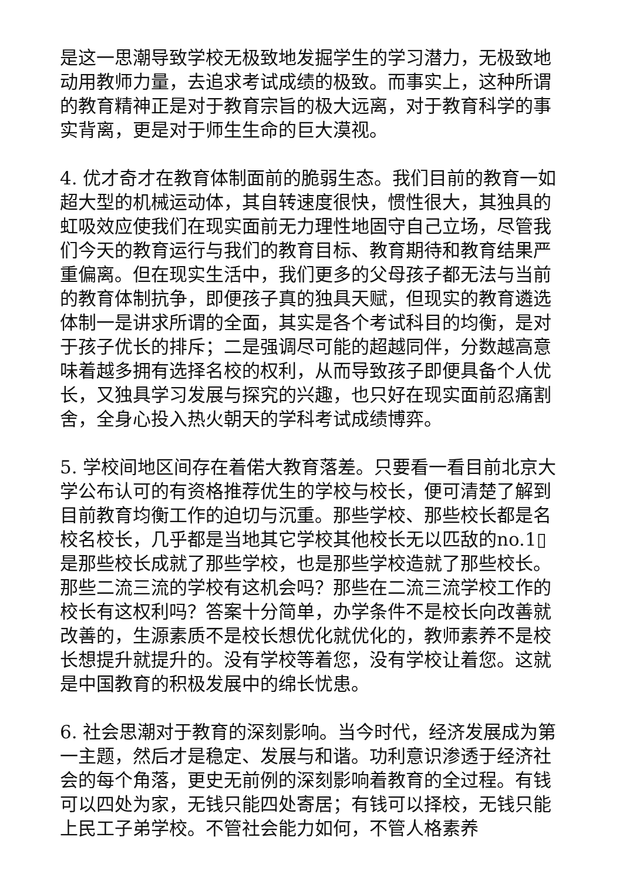是这一思潮导致学校无极致地发掘学生的学习潜力，无极致地动用教师力量，去追求考试成绩的极致。而事实上，这种所谓的教育精神正是对于教育宗旨的极大远离，对于教育科学的事实背离，更是对于师生生命的巨大漠视。
4. 优才奇才在教育体制面前的脆弱生态。我们目前的教育一如超大型的机械运动体，其自转速度很快，惯性很大，其独具的虹吸效应使我们在现实面前无力理性地固守自己立场，尽管我们今天的教育运行与我们的教育目标、教育期待和教育结果严重偏离。但在现实生活中，我们更多的父母孩子都无法与当前的教育体制抗争，即便孩子真的独具天赋，但现实的教育遴选体制一是讲求所谓的全面，其实是各个考试科目的均衡，是对于孩子优长的排斥；二是强调尽可能的超越同伴，分数越高意味着越多拥有选择名校的权利，从而导致孩子即便具备个人优长，又独具学习发展与探究的兴趣，也只好在现实面前忍痛割舍，全身心投入热火朝天的学科考试成绩博弈。
5. 学校间地区间存在着偌大教育落差。只要看一看目前北京大学公布认可的有资格推荐优生的学校与校长，便可清楚了解到目前教育均衡工作的迫切与沉重。那些学校、那些校长都是名校名校长，几乎都是当地其它学校其他校长无以匹敌的no.1▯是那些校长成就了那些学校，也是那些学校造就了那些校长。那些二流三流的学校有这机会吗？那些在二流三流学校工作的校长有这权利吗？答案十分简单，办学条件不是校长向改善就改善的，生源素质不是校长想优化就优化的，教师素养不是校长想提升就提升的。没有学校等着您，没有学校让着您。这就是中国教育的积极发展中的绵长忧患。
6. 社会思潮对于教育的深刻影响。当今时代，经济发展成为第一主题，然后才是稳定、发展与和谐。功利意识渗透于经济社会的每个角落，更史无前例的深刻影响着教育的全过程。有钱可以四处为家，无钱只能四处寄居；有钱可以择校，无钱只能上民工子弟学校。不管社会能力如何，不管人格素养